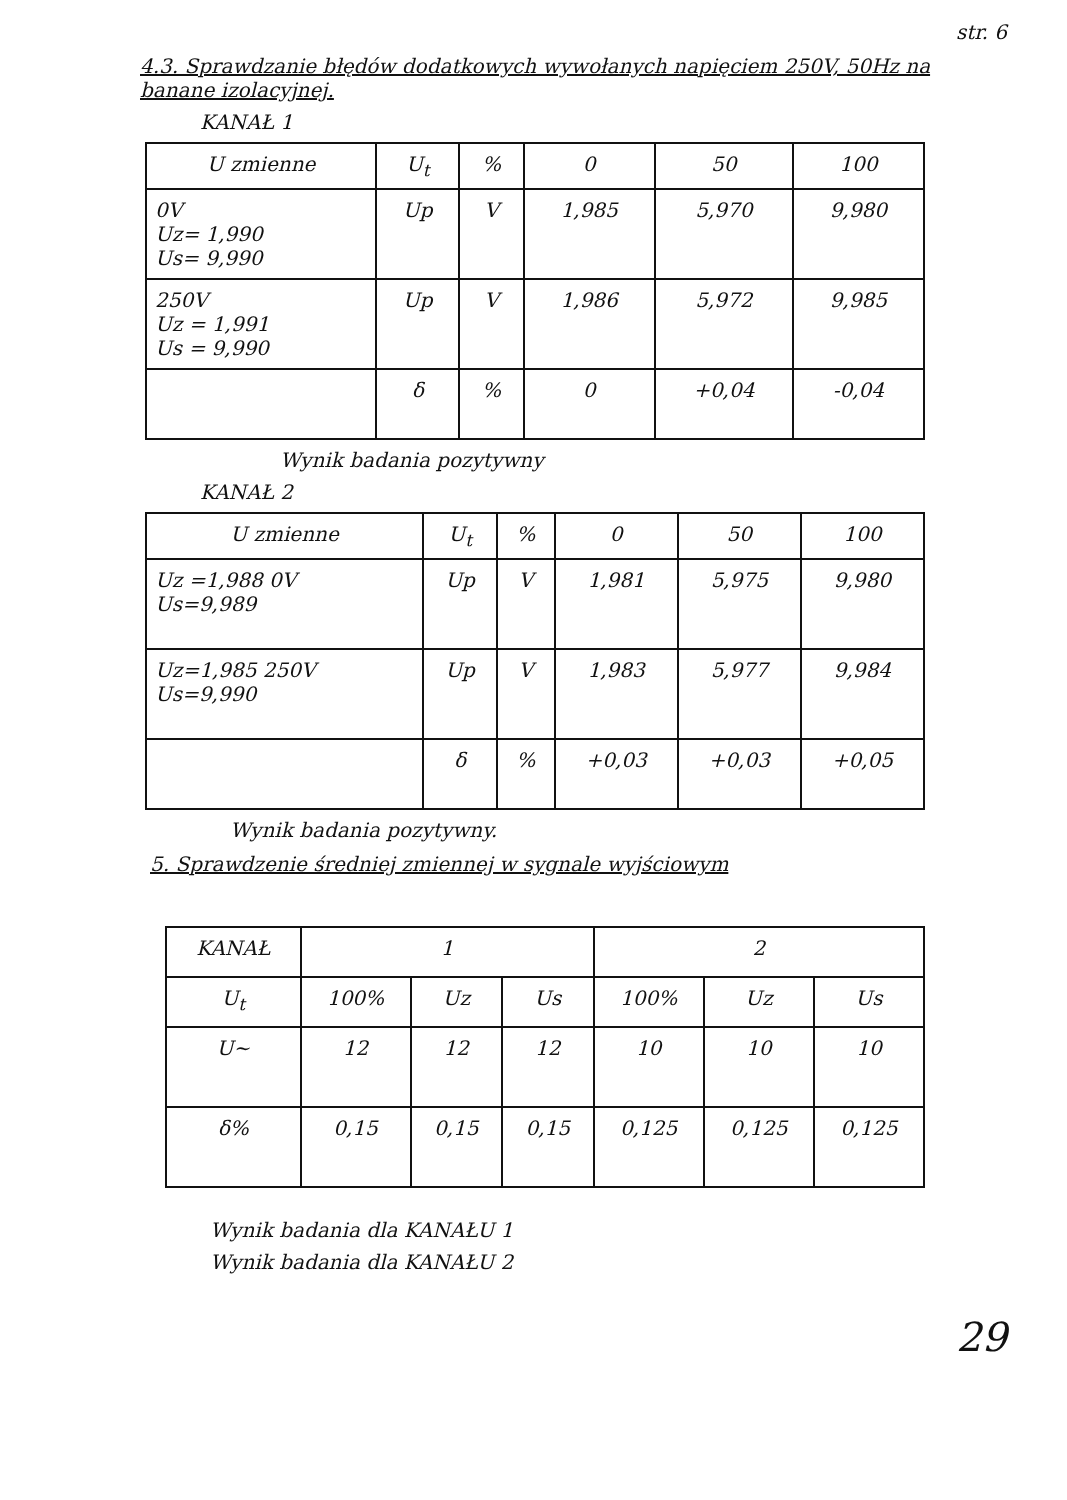str. 6
4.3. Sprawdzanie błędów dodatkowych wywołanych napięciem 250V, 50Hz na banane izolacyjnej.
KANAŁ 1
| U zmienne | U<sub>t</sub> | % | 0 | 50 | 100 |
| --- | --- | --- | --- | --- | --- |
| 0V Uz= 1,990 Us= 9,990 | Up | V | 1,985 | 5,970 | 9,980 |
| 250V Uz = 1,991 Us = 9,990 | Up | V | 1,986 | 5,972 | 9,985 |
| | δ | % | 0 | +0,04 | -0,04 |
Wynik badania pozytywny
KANAŁ 2
| U zmienne | U<sub>t</sub> | % | 0 | 50 | 100 |
| --- | --- | --- | --- | --- | --- |
| Uz =1,988 0V Us=9,989 | Up | V | 1,981 | 5,975 | 9,980 |
| Uz=1,985 250V Us=9,990 | Up | V | 1,983 | 5,977 | 9,984 |
| | δ | % | +0,03 | +0,03 | +0,05 |
Wynik badania pozytywny.
5. Sprawdzenie średniej zmiennej w sygnale wyjściowym
| KANAŁ | 1 | | | 2 | | |
| --- | --- | --- | --- | --- | --- | --- |
| U<sub>t</sub> | 100% | Uz | Us | 100% | Uz | Us |
| U~ | 12 | 12 | 12 | 10 | 10 | 10 |
| δ% | 0,15 | 0,15 | 0,15 | 0,125 | 0,125 | 0,125 |
Wynik badania dla KANAŁU 1
Wynik badania dla KANAŁU 2
29